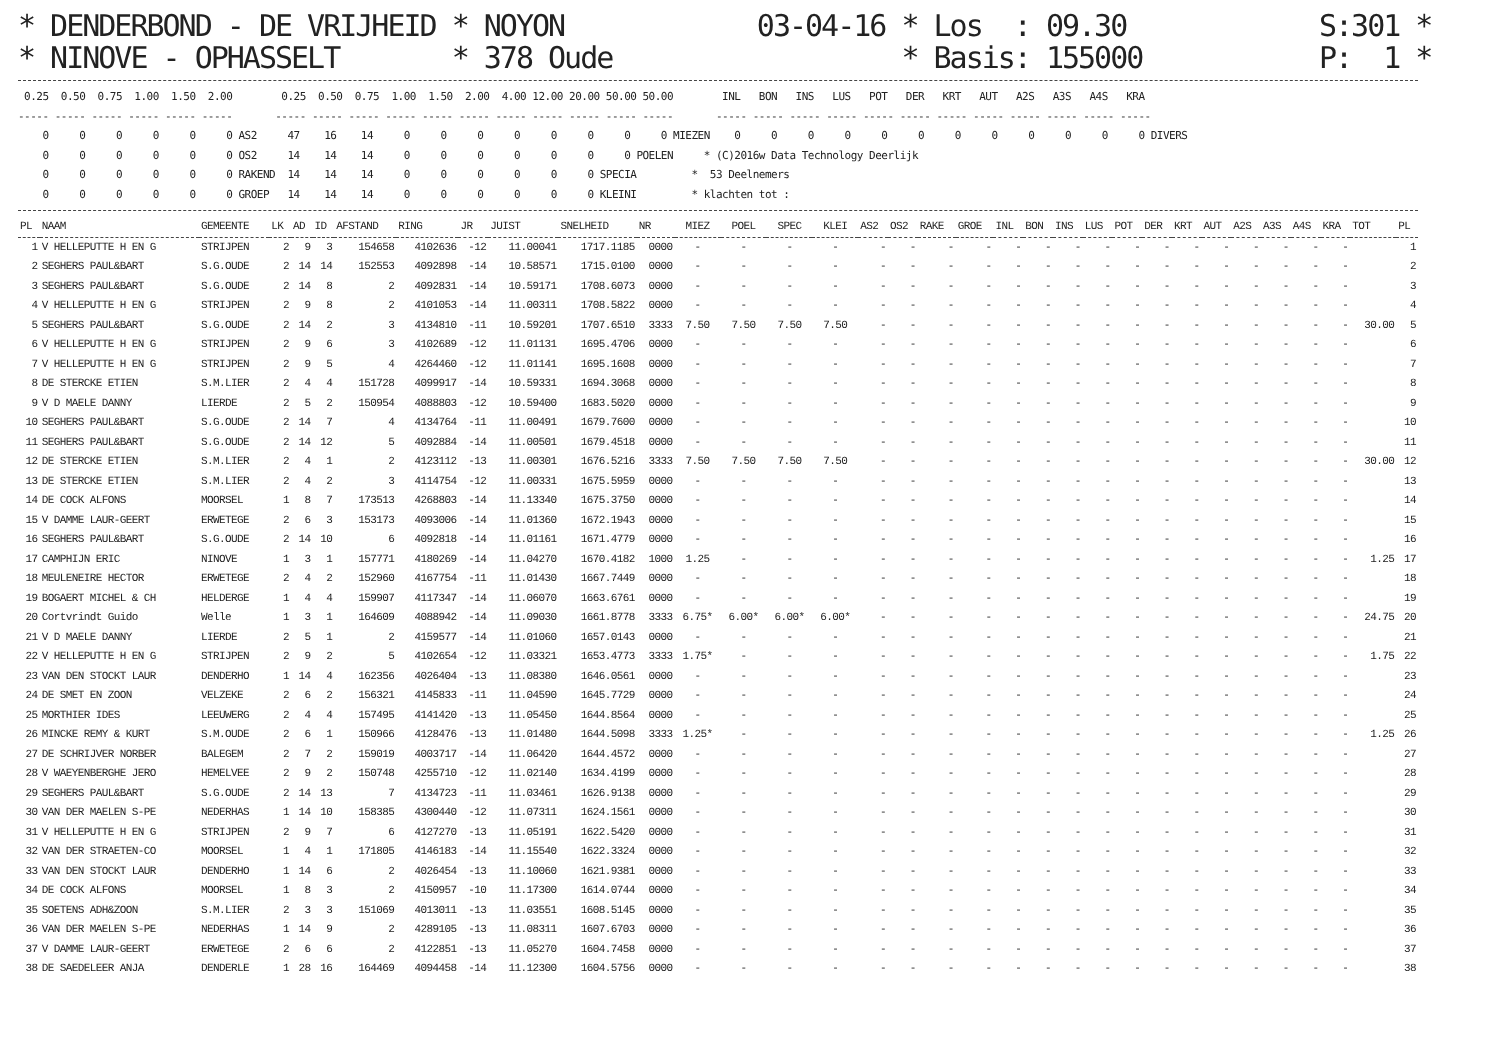* DENDERBOND - DE VRIJHEID * NOYON            03-04-16 * Los  : 09.30            S:301 *
* NINOVE - OPHASSELT       * 378 Oude                  * Basis: 155000           P:  1 *
 0.25  0.50  0.75  1.00  1.50  2.00        0.25  0.50  0.75  1.00  1.50  2.00  4.00 12.00 20.00 50.00 50.00        INL   BON   INS   LUS   POT   DER   KRT   AUT   A2S   A3S   A4S   KRA
----- ----- ----- ----- ----- -----       ----- ----- ----- ----- ----- ----- ----- ----- ----- ----- -----       ----- ----- ----- ----- ----- ----- ----- ----- ----- ----- ----- -----
    0     0     0     0     0     0 AS2     47    16    14     0     0     0     0     0     0     0     0 MIEZEN    0     0     0     0     0     0     0     0     0     0     0     0 DIVERS
    0     0     0     0     0     0 OS2     14    14    14     0     0     0     0     0     0     0 POELEN     * (C)2016w Data Technology Deerlijk
    0     0     0     0     0     0 RAKEND  14    14    14     0     0     0     0     0     0 SPECIA         *  53 Deelnemers
    0     0     0     0     0     0 GROEP   14    14    14     0     0     0     0     0     0 KLEINI         * klachten tot :
| PL | NAAM | GEMEENTE | LK | AD | ID | AFSTAND | RING | JR | JUIST | SNELHEID | NR | MIEZ | POEL | SPEC | KLEI | AS2 | OS2 | RAKE | GROE | INL | BON | INS | LUS | POT | DER | KRT | AUT | A2S | A3S | A4S | KRA | TOT | PL |
| --- | --- | --- | --- | --- | --- | --- | --- | --- | --- | --- | --- | --- | --- | --- | --- | --- | --- | --- | --- | --- | --- | --- | --- | --- | --- | --- | --- | --- | --- | --- | --- | --- | --- |
| 1 | V HELLEPUTTE H EN G | STRIJPEN | 2 | 9 | 3 | 154658 | 4102636 | -12 | 11.00041 | 1717.1185 | 0000 | - | - | - | - | - | - | - | - | - | - | - | - | - | - | - | - | - | - | - | - | | 1 |
| 2 | SEGHERS PAUL&BART | S.G.OUDE | 2 | 14 | 14 | 152553 | 4092898 | -14 | 10.58571 | 1715.0100 | 0000 | - | - | - | - | - | - | - | - | - | - | - | - | - | - | - | - | - | - | - | - | | 2 |
| 3 | SEGHERS PAUL&BART | S.G.OUDE | 2 | 14 | 8 | 2 | 4092831 | -14 | 10.59171 | 1708.6073 | 0000 | - | - | - | - | - | - | - | - | - | - | - | - | - | - | - | - | - | - | - | - | | 3 |
| 4 | V HELLEPUTTE H EN G | STRIJPEN | 2 | 9 | 8 | 2 | 4101053 | -14 | 11.00311 | 1708.5822 | 0000 | - | - | - | - | - | - | - | - | - | - | - | - | - | - | - | - | - | - | - | - | | 4 |
| 5 | SEGHERS PAUL&BART | S.G.OUDE | 2 | 14 | 2 | 3 | 4134810 | -11 | 10.59201 | 1707.6510 | 3333 | 7.50 | 7.50 | 7.50 | 7.50 | - | - | - | - | - | - | - | - | - | - | - | - | - | - | - | - | 30.00 | 5 |
| 6 | V HELLEPUTTE H EN G | STRIJPEN | 2 | 9 | 6 | 3 | 4102689 | -12 | 11.01131 | 1695.4706 | 0000 | - | - | - | - | - | - | - | - | - | - | - | - | - | - | - | - | - | - | - | - | | 6 |
| 7 | V HELLEPUTTE H EN G | STRIJPEN | 2 | 9 | 5 | 4 | 4264460 | -12 | 11.01141 | 1695.1608 | 0000 | - | - | - | - | - | - | - | - | - | - | - | - | - | - | - | - | - | - | - | - | | 7 |
| 8 | DE STERCKE ETIEN | S.M.LIER | 2 | 4 | 4 | 151728 | 4099917 | -14 | 10.59331 | 1694.3068 | 0000 | - | - | - | - | - | - | - | - | - | - | - | - | - | - | - | - | - | - | - | - | | 8 |
| 9 | V D MAELE DANNY | LIERDE | 2 | 5 | 2 | 150954 | 4088803 | -12 | 10.59400 | 1683.5020 | 0000 | - | - | - | - | - | - | - | - | - | - | - | - | - | - | - | - | - | - | - | - | | 9 |
| 10 | SEGHERS PAUL&BART | S.G.OUDE | 2 | 14 | 7 | 4 | 4134764 | -11 | 11.00491 | 1679.7600 | 0000 | - | - | - | - | - | - | - | - | - | - | - | - | - | - | - | - | - | - | - | - | | 10 |
| 11 | SEGHERS PAUL&BART | S.G.OUDE | 2 | 14 | 12 | 5 | 4092884 | -14 | 11.00501 | 1679.4518 | 0000 | - | - | - | - | - | - | - | - | - | - | - | - | - | - | - | - | - | - | - | - | | 11 |
| 12 | DE STERCKE ETIEN | S.M.LIER | 2 | 4 | 1 | 2 | 4123112 | -13 | 11.00301 | 1676.5216 | 3333 | 7.50 | 7.50 | 7.50 | 7.50 | - | - | - | - | - | - | - | - | - | - | - | - | - | - | - | - | 30.00 | 12 |
| 13 | DE STERCKE ETIEN | S.M.LIER | 2 | 4 | 2 | 3 | 4114754 | -12 | 11.00331 | 1675.5959 | 0000 | - | - | - | - | - | - | - | - | - | - | - | - | - | - | - | - | - | - | - | - | | 13 |
| 14 | DE COCK ALFONS | MOORSEL | 1 | 8 | 7 | 173513 | 4268803 | -14 | 11.13340 | 1675.3750 | 0000 | - | - | - | - | - | - | - | - | - | - | - | - | - | - | - | - | - | - | - | - | | 14 |
| 15 | V DAMME LAUR-GEERT | ERWETEGE | 2 | 6 | 3 | 153173 | 4093006 | -14 | 11.01360 | 1672.1943 | 0000 | - | - | - | - | - | - | - | - | - | - | - | - | - | - | - | - | - | - | - | - | | 15 |
| 16 | SEGHERS PAUL&BART | S.G.OUDE | 2 | 14 | 10 | 6 | 4092818 | -14 | 11.01161 | 1671.4779 | 0000 | - | - | - | - | - | - | - | - | - | - | - | - | - | - | - | - | - | - | - | - | | 16 |
| 17 | CAMPHIJN ERIC | NINOVE | 1 | 3 | 1 | 157771 | 4180269 | -14 | 11.04270 | 1670.4182 | 1000 | 1.25 | - | - | - | - | - | - | - | - | - | - | - | - | - | - | - | - | - | - | - | 1.25 | 17 |
| 18 | MEULENEIRE HECTOR | ERWETEGE | 2 | 4 | 2 | 152960 | 4167754 | -11 | 11.01430 | 1667.7449 | 0000 | - | - | - | - | - | - | - | - | - | - | - | - | - | - | - | - | - | - | - | - | | 18 |
| 19 | BOGAERT MICHEL & CH | HELDERGE | 1 | 4 | 4 | 159907 | 4117347 | -14 | 11.06070 | 1663.6761 | 0000 | - | - | - | - | - | - | - | - | - | - | - | - | - | - | - | - | - | - | - | - | | 19 |
| 20 | Cortvrindt Guido | Welle | 1 | 3 | 1 | 164609 | 4088942 | -14 | 11.09030 | 1661.8778 | 3333 | 6.75* | 6.00* | 6.00* | 6.00* | - | - | - | - | - | - | - | - | - | - | - | - | - | - | - | - | 24.75 | 20 |
| 21 | V D MAELE DANNY | LIERDE | 2 | 5 | 1 | 2 | 4159577 | -14 | 11.01060 | 1657.0143 | 0000 | - | - | - | - | - | - | - | - | - | - | - | - | - | - | - | - | - | - | - | - | | 21 |
| 22 | V HELLEPUTTE H EN G | STRIJPEN | 2 | 9 | 2 | 5 | 4102654 | -12 | 11.03321 | 1653.4773 | 3333 | 1.75* | - | - | - | - | - | - | - | - | - | - | - | - | - | - | - | - | - | - | - | 1.75 | 22 |
| 23 | VAN DEN STOCKT LAUR | DENDERHO | 1 | 14 | 4 | 162356 | 4026404 | -13 | 11.08380 | 1646.0561 | 0000 | - | - | - | - | - | - | - | - | - | - | - | - | - | - | - | - | - | - | - | - | | 23 |
| 24 | DE SMET EN ZOON | VELZEKE | 2 | 6 | 2 | 156321 | 4145833 | -11 | 11.04590 | 1645.7729 | 0000 | - | - | - | - | - | - | - | - | - | - | - | - | - | - | - | - | - | - | - | - | | 24 |
| 25 | MORTHIER IDES | LEEUWERG | 2 | 4 | 4 | 157495 | 4141420 | -13 | 11.05450 | 1644.8564 | 0000 | - | - | - | - | - | - | - | - | - | - | - | - | - | - | - | - | - | - | - | - | | 25 |
| 26 | MINCKE REMY & KURT | S.M.OUDE | 2 | 6 | 1 | 150966 | 4128476 | -13 | 11.01480 | 1644.5098 | 3333 | 1.25* | - | - | - | - | - | - | - | - | - | - | - | - | - | - | - | - | - | - | - | 1.25 | 26 |
| 27 | DE SCHRIJVER NORBER | BALEGEM | 2 | 7 | 2 | 159019 | 4003717 | -14 | 11.06420 | 1644.4572 | 0000 | - | - | - | - | - | - | - | - | - | - | - | - | - | - | - | - | - | - | - | - | | 27 |
| 28 | V WAEYENBERGHE JERO | HEMELVEE | 2 | 9 | 2 | 150748 | 4255710 | -12 | 11.02140 | 1634.4199 | 0000 | - | - | - | - | - | - | - | - | - | - | - | - | - | - | - | - | - | - | - | - | | 28 |
| 29 | SEGHERS PAUL&BART | S.G.OUDE | 2 | 14 | 13 | 7 | 4134723 | -11 | 11.03461 | 1626.9138 | 0000 | - | - | - | - | - | - | - | - | - | - | - | - | - | - | - | - | - | - | - | - | | 29 |
| 30 | VAN DER MAELEN S-PE | NEDERHAS | 1 | 14 | 10 | 158385 | 4300440 | -12 | 11.07311 | 1624.1561 | 0000 | - | - | - | - | - | - | - | - | - | - | - | - | - | - | - | - | - | - | - | - | | 30 |
| 31 | V HELLEPUTTE H EN G | STRIJPEN | 2 | 9 | 7 | 6 | 4127270 | -13 | 11.05191 | 1622.5420 | 0000 | - | - | - | - | - | - | - | - | - | - | - | - | - | - | - | - | - | - | - | - | | 31 |
| 32 | VAN DER STRAETEN-CO | MOORSEL | 1 | 4 | 1 | 171805 | 4146183 | -14 | 11.15540 | 1622.3324 | 0000 | - | - | - | - | - | - | - | - | - | - | - | - | - | - | - | - | - | - | - | - | | 32 |
| 33 | VAN DEN STOCKT LAUR | DENDERHO | 1 | 14 | 6 | 2 | 4026454 | -13 | 11.10060 | 1621.9381 | 0000 | - | - | - | - | - | - | - | - | - | - | - | - | - | - | - | - | - | - | - | - | | 33 |
| 34 | DE COCK ALFONS | MOORSEL | 1 | 8 | 3 | 2 | 4150957 | -10 | 11.17300 | 1614.0744 | 0000 | - | - | - | - | - | - | - | - | - | - | - | - | - | - | - | - | - | - | - | - | | 34 |
| 35 | SOETENS ADH&ZOON | S.M.LIER | 2 | 3 | 3 | 151069 | 4013011 | -13 | 11.03551 | 1608.5145 | 0000 | - | - | - | - | - | - | - | - | - | - | - | - | - | - | - | - | - | - | - | - | | 35 |
| 36 | VAN DER MAELEN S-PE | NEDERHAS | 1 | 14 | 9 | 2 | 4289105 | -13 | 11.08311 | 1607.6703 | 0000 | - | - | - | - | - | - | - | - | - | - | - | - | - | - | - | - | - | - | - | - | | 36 |
| 37 | V DAMME LAUR-GEERT | ERWETEGE | 2 | 6 | 6 | 2 | 4122851 | -13 | 11.05270 | 1604.7458 | 0000 | - | - | - | - | - | - | - | - | - | - | - | - | - | - | - | - | - | - | - | - | | 37 |
| 38 | DE SAEDELEER ANJA | DENDERLE | 1 | 28 | 16 | 164469 | 4094458 | -14 | 11.12300 | 1604.5756 | 0000 | - | - | - | - | - | - | - | - | - | - | - | - | - | - | - | - | - | - | - | - | | 38 |